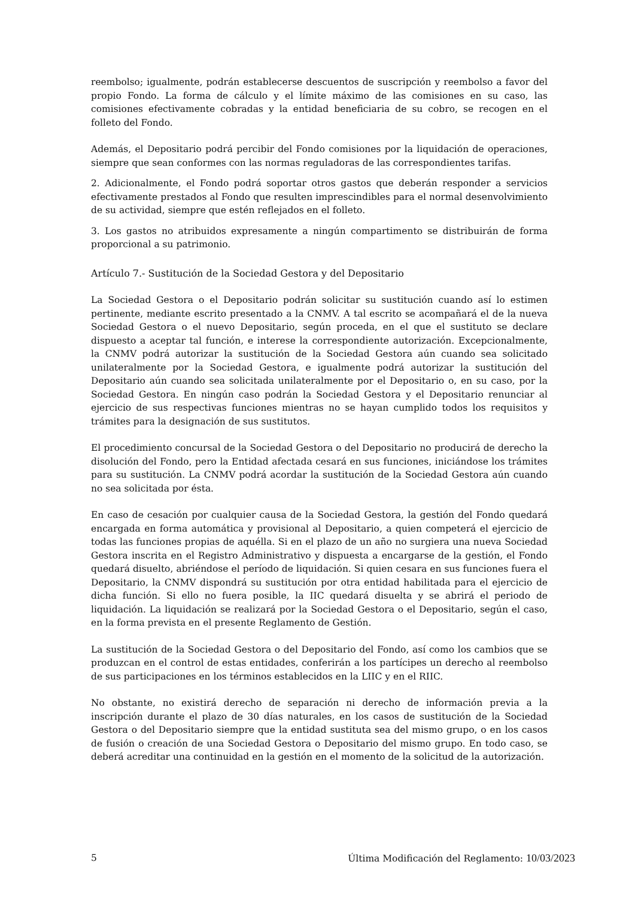reembolso; igualmente, podrán establecerse descuentos de suscripción y reembolso a favor del propio Fondo. La forma de cálculo y el límite máximo de las comisiones en su caso, las comisiones efectivamente cobradas y la entidad beneficiaria de su cobro, se recogen en el folleto del Fondo.
Además, el Depositario podrá percibir del Fondo comisiones por la liquidación de operaciones, siempre que sean conformes con las normas reguladoras de las correspondientes tarifas.
2. Adicionalmente, el Fondo podrá soportar otros gastos que deberán responder a servicios efectivamente prestados al Fondo que resulten imprescindibles para el normal desenvolvimiento de su actividad, siempre que estén reflejados en el folleto.
3. Los gastos no atribuidos expresamente a ningún compartimento se distribuirán de forma proporcional a su patrimonio.
Artículo 7.- Sustitución de la Sociedad Gestora y del Depositario
La Sociedad Gestora o el Depositario podrán solicitar su sustitución cuando así lo estimen pertinente, mediante escrito presentado a la CNMV. A tal escrito se acompañará el de la nueva Sociedad Gestora o el nuevo Depositario, según proceda, en el que el sustituto se declare dispuesto a aceptar tal función, e interese la correspondiente autorización. Excepcionalmente, la CNMV podrá autorizar la sustitución de la Sociedad Gestora aún cuando sea solicitado unilateralmente por la Sociedad Gestora, e igualmente podrá autorizar la sustitución del Depositario aún cuando sea solicitada unilateralmente por el Depositario o, en su caso, por la Sociedad Gestora. En ningún caso podrán la Sociedad Gestora y el Depositario renunciar al ejercicio de sus respectivas funciones mientras no se hayan cumplido todos los requisitos y trámites para la designación de sus sustitutos.
El procedimiento concursal de la Sociedad Gestora o del Depositario no producirá de derecho la disolución del Fondo, pero la Entidad afectada cesará en sus funciones, iniciándose los trámites para su sustitución. La CNMV podrá acordar la sustitución de la Sociedad Gestora aún cuando no sea solicitada por ésta.
En caso de cesación por cualquier causa de la Sociedad Gestora, la gestión del Fondo quedará encargada en forma automática y provisional al Depositario, a quien competerá el ejercicio de todas las funciones propias de aquélla. Si en el plazo de un año no surgiera una nueva Sociedad Gestora inscrita en el Registro Administrativo y dispuesta a encargarse de la gestión, el Fondo quedará disuelto, abriéndose el período de liquidación. Si quien cesara en sus funciones fuera el Depositario, la CNMV dispondrá su sustitución por otra entidad habilitada para el ejercicio de dicha función. Si ello no fuera posible, la IIC quedará disuelta y se abrirá el periodo de liquidación. La liquidación se realizará por la Sociedad Gestora o el Depositario, según el caso, en la forma prevista en el presente Reglamento de Gestión.
La sustitución de la Sociedad Gestora o del Depositario del Fondo, así como los cambios que se produzcan en el control de estas entidades, conferirán a los partícipes un derecho al reembolso de sus participaciones en los términos establecidos en la LIIC y en el RIIC.
No obstante, no existirá derecho de separación ni derecho de información previa a la inscripción durante el plazo de 30 días naturales, en los casos de sustitución de la Sociedad Gestora o del Depositario siempre que la entidad sustituta sea del mismo grupo, o en los casos de fusión o creación de una Sociedad Gestora o Depositario del mismo grupo. En todo caso, se deberá acreditar una continuidad en la gestión en el momento de la solicitud de la autorización.
5 Última Modificación del Reglamento: 10/03/2023